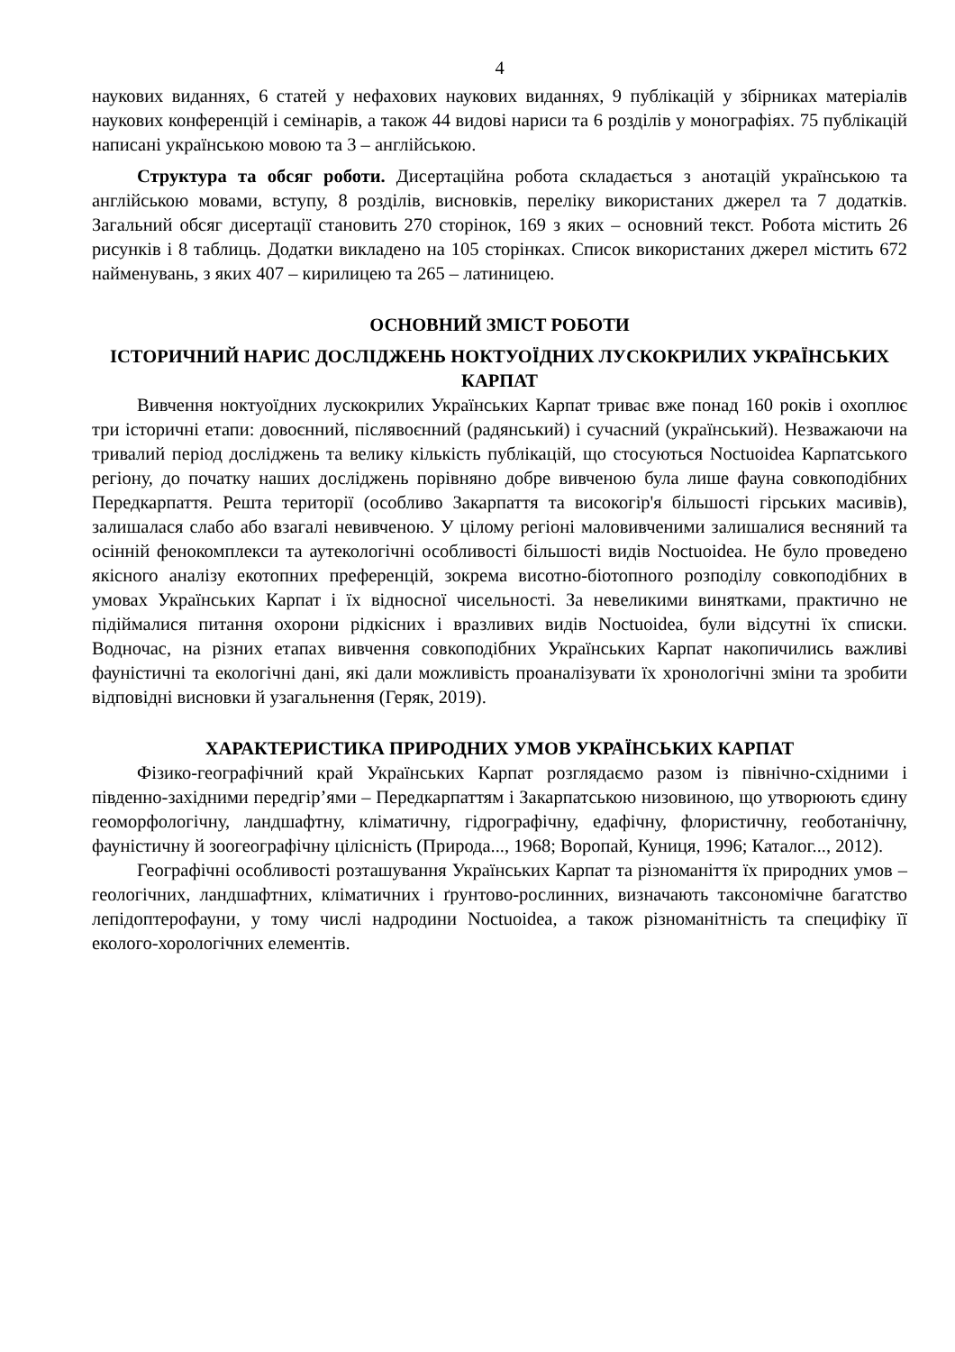4
наукових виданнях, 6 статей у нефахових наукових виданнях, 9 публікацій у збірниках матеріалів наукових конференцій і семінарів, а також 44 видові нариси та 6 розділів у монографіях. 75 публікацій написані українською мовою та 3 – англійською.
Структура та обсяг роботи. Дисертаційна робота складається з анотацій українською та англійською мовами, вступу, 8 розділів, висновків, переліку використаних джерел та 7 додатків. Загальний обсяг дисертації становить 270 сторінок, 169 з яких – основний текст. Робота містить 26 рисунків і 8 таблиць. Додатки викладено на 105 сторінках. Список використаних джерел містить 672 найменувань, з яких 407 – кирилицею та 265 – латиницею.
ОСНОВНИЙ ЗМІСТ РОБОТИ
ІСТОРИЧНИЙ НАРИС ДОСЛІДЖЕНЬ НОКТУОЇДНИХ ЛУСКОКРИЛИХ УКРАЇНСЬКИХ КАРПАТ
Вивчення ноктуоїдних лускокрилих Українських Карпат триває вже понад 160 років і охоплює три історичні етапи: довоєнний, післявоєнний (радянський) і сучасний (український). Незважаючи на тривалий період досліджень та велику кількість публікацій, що стосуються Noctuoidea Карпатського регіону, до початку наших досліджень порівняно добре вивченою була лише фауна совкоподібних Передкарпаття. Решта території (особливо Закарпаття та високогір'я більшості гірських масивів), залишалася слабо або взагалі невивченою. У цілому регіоні маловивченими залишалися весняний та осінній фенокомплекси та аутекологічні особливості більшості видів Noctuoidea. Не було проведено якісного аналізу екотопних преференцій, зокрема висотно-біотопного розподілу совкоподібних в умовах Українських Карпат і їх відносної чисельності. За невеликими винятками, практично не підіймалися питання охорони рідкісних і вразливих видів Noctuoidea, були відсутні їх списки. Водночас, на різних етапах вивчення совкоподібних Українських Карпат накопичились важливі фауністичні та екологічні дані, які дали можливість проаналізувати їх хронологічні зміни та зробити відповідні висновки й узагальнення (Геряк, 2019).
ХАРАКТЕРИСТИКА ПРИРОДНИХ УМОВ УКРАЇНСЬКИХ КАРПАТ
Фізико-географічний край Українських Карпат розглядаємо разом із північно-східними і південно-західними передгір’ями – Передкарпаттям і Закарпатською низовиною, що утворюють єдину геоморфологічну, ландшафтну, кліматичну, гідрографічну, едафічну, флористичну, геоботанічну, фауністичну й зоогеографічну цілісність (Природа..., 1968; Воропай, Куниця, 1996; Каталог..., 2012).
Географічні особливості розташування Українських Карпат та різноманіття їх природних умов – геологічних, ландшафтних, кліматичних і ґрунтово-рослинних, визначають таксономічне багатство лепідоптерофауни, у тому числі надродини Noctuoidea, а також різноманітність та специфіку її еколого-хорологічних елементів.